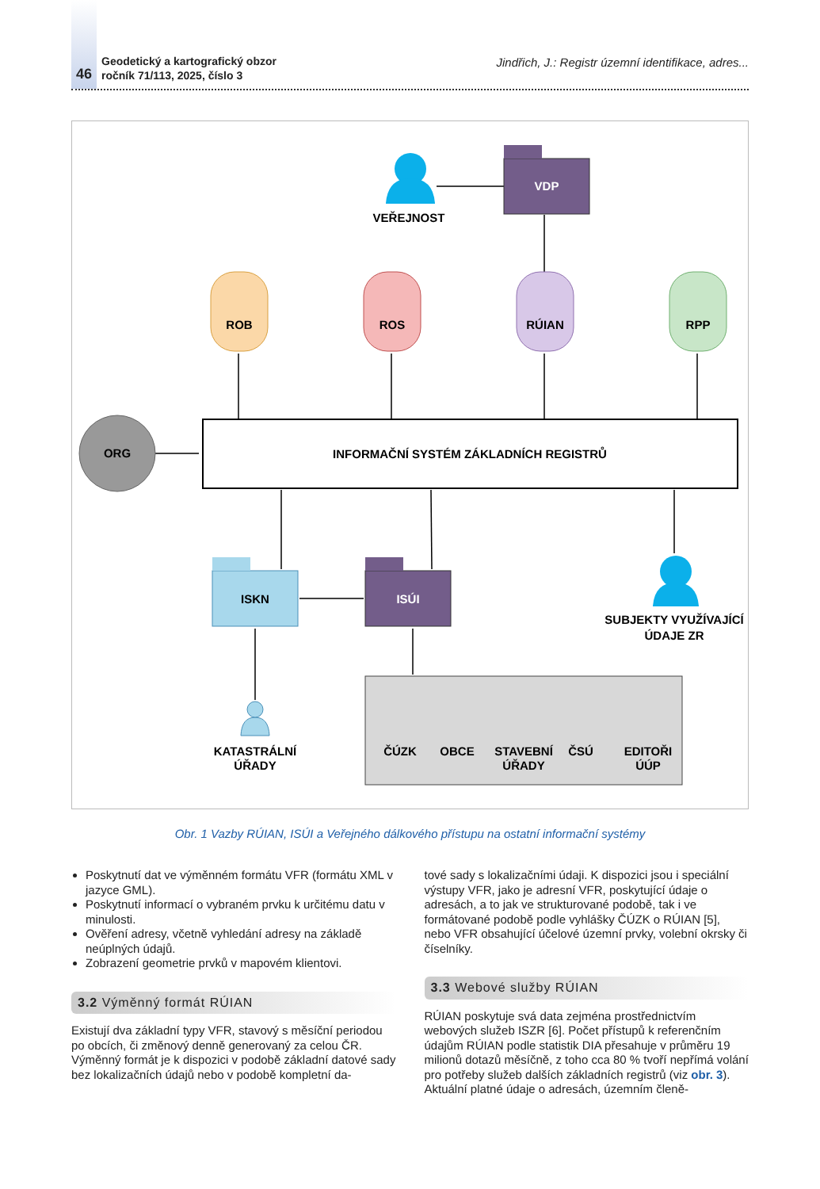46
Geodetický a kartografický obzor
ročník 71/113, 2025, číslo 3
Jindřich, J.: Registr územní identifikace, adres...
INFORMAČNÍ SYSTÉM ZÁKLADNÍCH REGISTRŮ
ORG
ROB
ROS
RÚIAN
RPP
VDP
VEŘEJNOST
ISKN
ISÚI
SUBJEKTY VYUŽÍVAJÍCÍ
ÚDAJE ZR
KATASTRÁLNÍ
ÚŘADY
ČÚZK
OBCE
STAVEBNÍ
ÚŘADY
ČSÚ
EDITOŘI
ÚÚP
Obr. 1 Vazby RÚIAN, ISÚI a Veřejného dálkového přístupu na ostatní informační systémy
Poskytnutí dat ve výměnném formátu VFR (formátu XML v jazyce GML).
Poskytnutí informací o vybraném prvku k určitému datu v minulosti.
Ověření adresy, včetně vyhledání adresy na základě neúplných údajů.
Zobrazení geometrie prvků v mapovém klientovi.
3.2 Výměnný formát RÚIAN
Existují dva základní typy VFR, stavový s měsíční periodou po obcích, či změnový denně generovaný za celou ČR. Výměnný formát je k dispozici v podobě základní datové sady bez lokalizačních údajů nebo v podobě kompletní da-
tové sady s lokalizačními údaji. K dispozici jsou i speciální výstupy VFR, jako je adresní VFR, poskytující údaje o adresách, a to jak ve strukturované podobě, tak i ve formátované podobě podle vyhlášky ČÚZK o RÚIAN [5], nebo VFR obsahující účelové územní prvky, volební okrsky či číselníky.
3.3 Webové služby RÚIAN
RÚIAN poskytuje svá data zejména prostřednictvím webových služeb ISZR [6]. Počet přístupů k referenčním údajům RÚIAN podle statistik DIA přesahuje v průměru 19 milionů dotazů měsíčně, z toho cca 80 % tvoří nepřímá volání pro potřeby služeb dalších základních registrů (viz obr. 3). Aktuální platné údaje o adresách, územním členě-